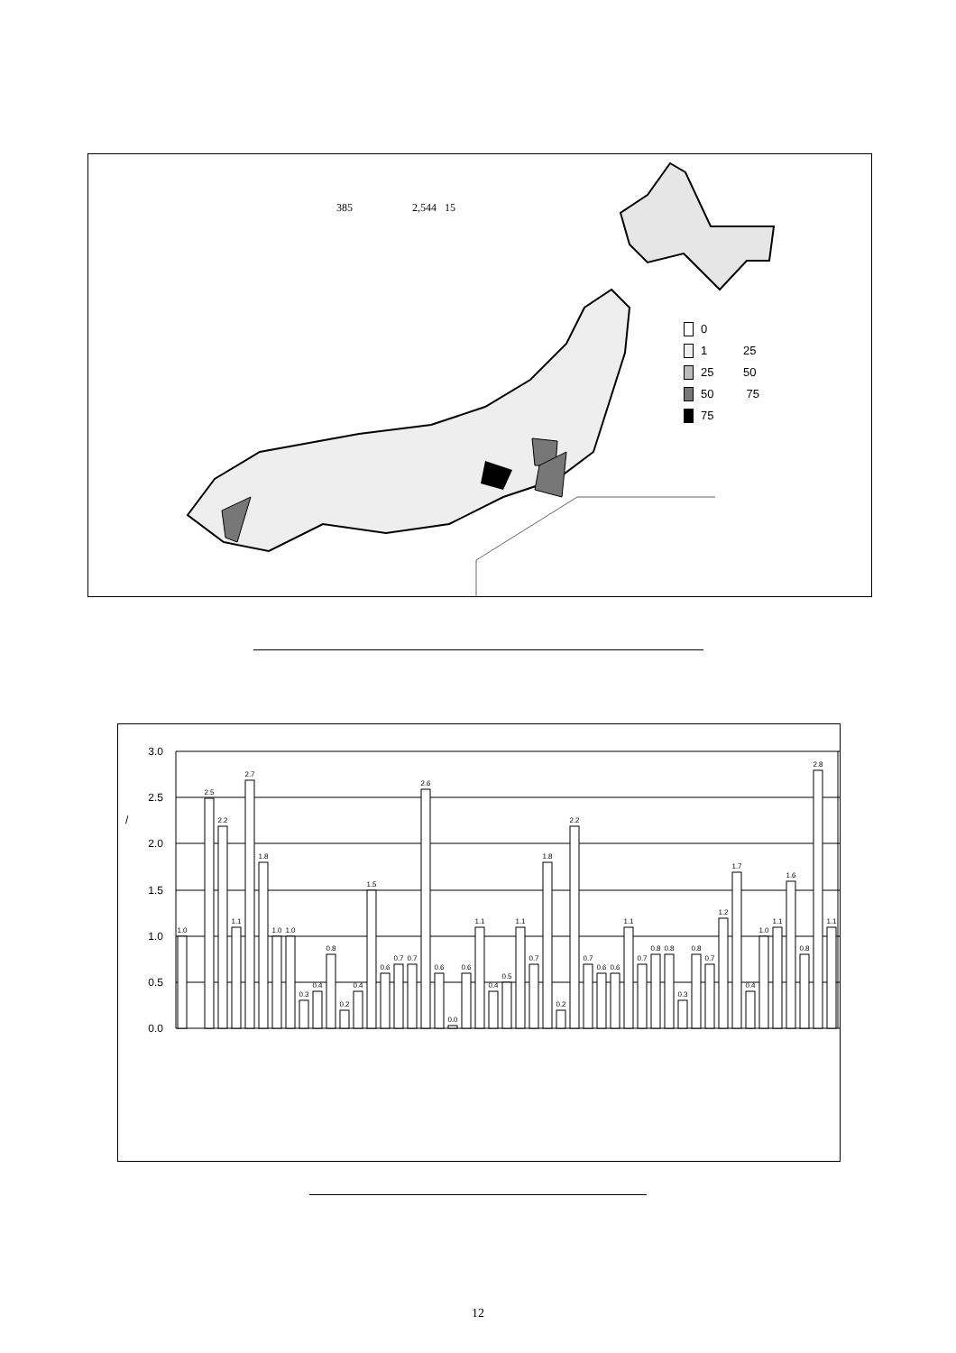385 2,544 15
0
1 25
25 50
50 75
75
3.0
2.5
2.0
1.5
1.0
0.5
0.0
/
1.0
2.5
2.2
1.1
2.7
1.8
1.0
1.0
0.3
0.4
0.8
0.2
0.4
1.5
0.6
0.7
0.7
2.6
0.6
0.0
0.6
1.1
0.4
0.5
1.1
0.7
1.8
0.2
2.2
0.7
0.6
0.6
1.1
0.7
0.8
0.8
0.3
0.8
0.7
1.2
1.7
0.4
1.0
1.1
1.6
0.8
2.8
1.1
12